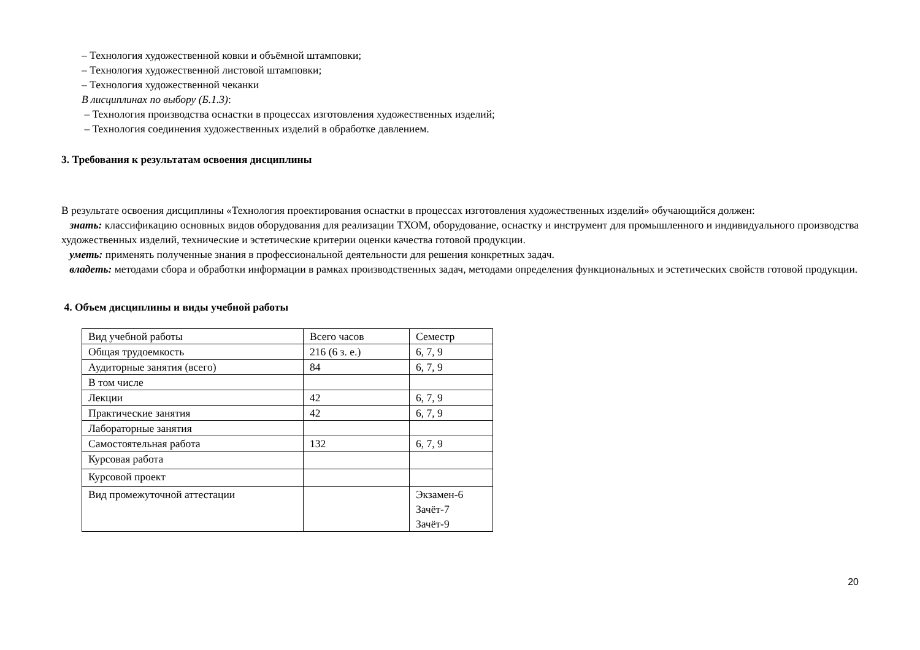– Технология художественной ковки и объёмной штамповки;
– Технология художественной листовой штамповки;
– Технология художественной чеканки
В лисциплинах по выбору (Б.1.3):
– Технология производства оснастки в процессах изготовления художественных изделий;
– Технология соединения художественных изделий в обработке давлением.
3. Требования к результатам освоения дисциплины
В результате освоения дисциплины «Технология проектирования оснастки в процессах изготовления художественных изделий» обучающийся должен:
знать: классификацию основных видов оборудования для реализации ТХОМ, оборудование, оснастку и инструмент для промышленного и индивидуального производства художественных изделий, технические и эстетические критерии оценки качества готовой продукции.
уметь: применять полученные знания в профессиональной деятельности для решения конкретных задач.
владеть: методами сбора и обработки информации в рамках производственных задач, методами определения функциональных и эстетических свойств готовой продукции.
4. Объем дисциплины и виды учебной работы
| Вид учебной работы | Всего часов | Семестр |
| Общая трудоемкость | 216 (6 з. е.) | 6, 7, 9 |
| Аудиторные занятия (всего) | 84 | 6, 7, 9 |
| В том числе | | |
| Лекции | 42 | 6, 7, 9 |
| Практические занятия | 42 | 6, 7, 9 |
| Лабораторные занятия | | |
| Самостоятельная работа | 132 | 6, 7, 9 |
| Курсовая работа | | |
| Курсовой проект | | |
| Вид промежуточной аттестации | | Экзамен-6 Зачёт-7 Зачёт-9 |
20